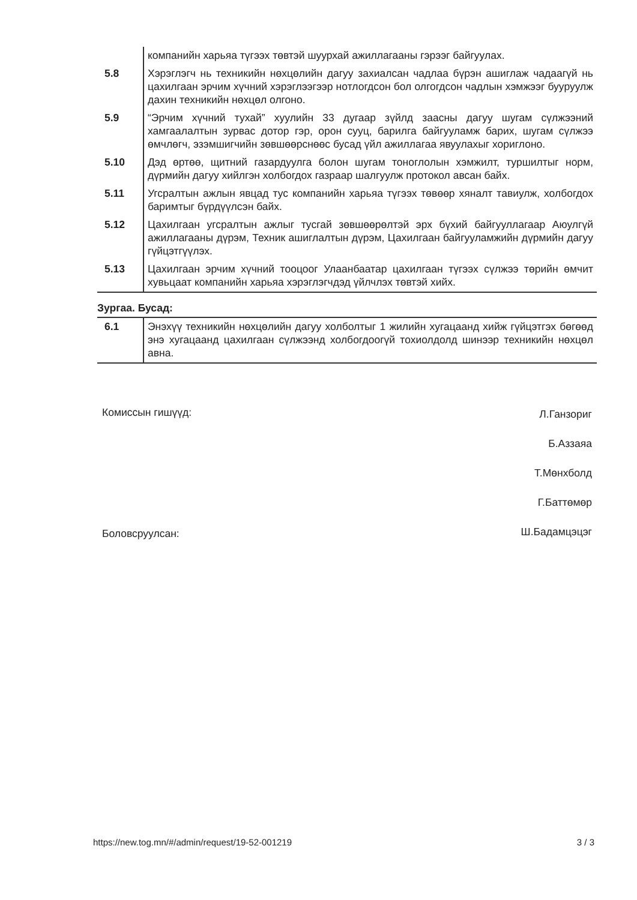| | компанийн харьяа түгээх төвтэй шуурхай ажиллагааны гэрээг байгуулах. |
| 5.8 | Хэрэглэгч нь техникийн нөхцөлийн дагуу захиалсан чадлаа бүрэн ашиглаж чадаагүй нь цахилгаан эрчим хүчний хэрэглээгээр нотлогдсон бол олгогдсон чадлын хэмжээг бууруулж дахин техникийн нөхцөл олгоно. |
| 5.9 | “Эрчим хүчний тухай” хуулийн 33 дугаар зүйлд заасны дагуу шугам сүлжээний хамгаалалтын зурвас дотор гэр, орон сууц, барилга байгууламж барих, шугам сүлжээ өмчлөгч, эзэмшигчийн зөвшөөрснөөс бусад үйл ажиллагаа явуулахыг хориглоно. |
| 5.10 | Дэд өртөө, щитний газардуулга болон шугам тоноглолын хэмжилт, туршилтыг норм, дүрмийн дагуу хийлгэн холбогдох газраар шалгуулж протокол авсан байх. |
| 5.11 | Угсралтын ажлын явцад тус компанийн харьяа түгээх төвөөр хяналт тавиулж, холбогдох баримтыг бүрдүүлсэн байх. |
| 5.12 | Цахилгаан угсралтын ажлыг тусгай зөвшөөрөлтэй эрх бүхий байгууллагаар Аюулгүй ажиллагааны дүрэм, Техник ашиглалтын дүрэм, Цахилгаан байгууламжийн дүрмийн дагуу гүйцэтгүүлэх. |
| 5.13 | Цахилгаан эрчим хүчний тооцоог Улаанбаатар цахилгаан түгээх сүлжээ төрийн өмчит хувьцаат компанийн харьяа хэрэглэгчдэд үйлчлэх төвтэй хийх. |
Зургаа. Бусад:
| 6.1 | Энэхүү техникийн нөхцөлийн дагуу холболтыг 1 жилийн хугацаанд хийж гүйцэтгэх бөгөөд энэ хугацаанд цахилгаан сүлжээнд холбогдоогүй тохиолдолд шинээр техникийн нөхцөл авна. |
Комиссын гишүүд:
Боловсруулсан:
Л.Ганзориг
Б.Аззаяа
Т.Мөнхболд
Г.Баттөмөр
Ш.Бадамцэцэг
https://new.tog.mn/#/admin/request/19-52-001219 3 / 3